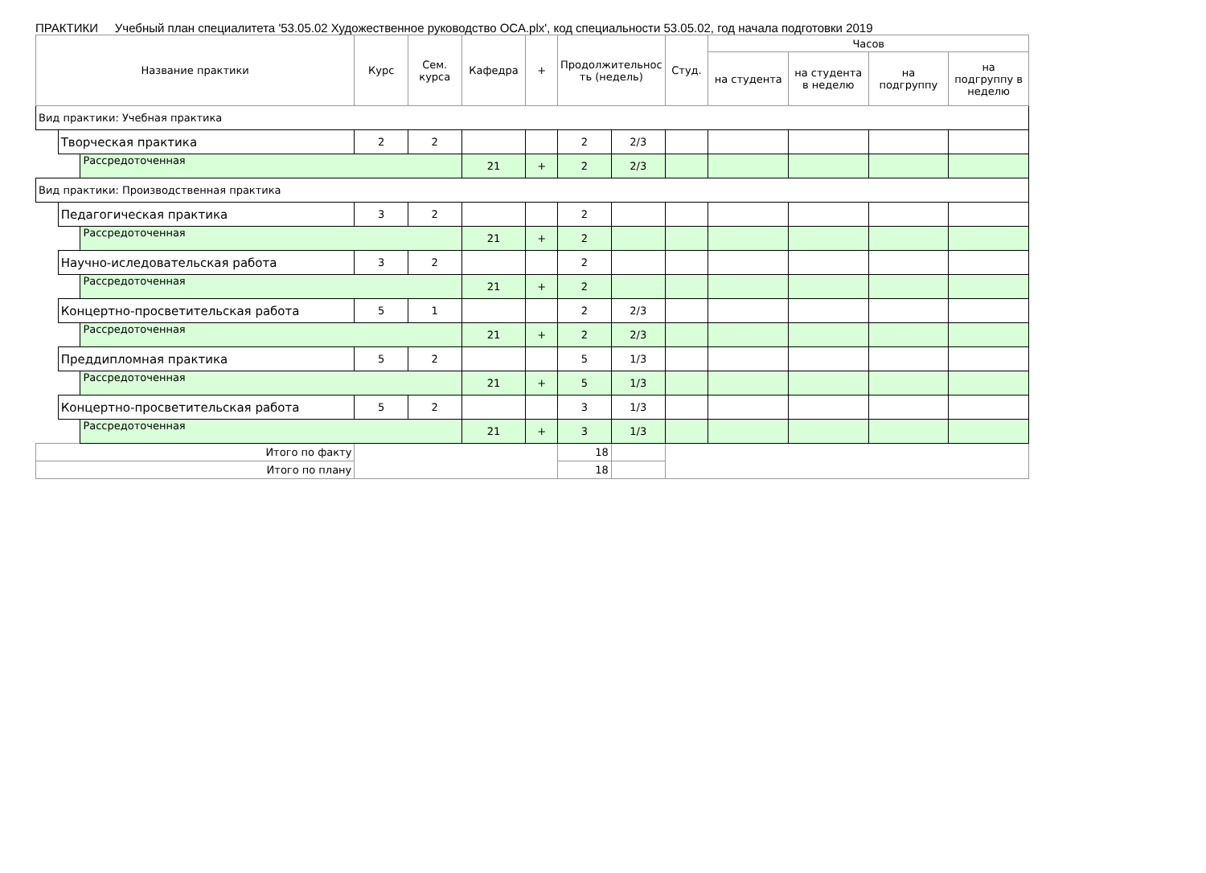ПРАКТИКИ Учебный план специалитета '53.05.02 Художественное руководство ОСА.plx', код специальности 53.05.02, год начала подготовки 2019
| Название практики | | | Курс | Сем. курса | Кафедра | + | Продолжительнос ть (недель) | | Студ. | Часов | | | |
| --- | --- | --- | --- | --- | --- | --- | --- | --- | --- | --- | --- | --- | --- |
| | | | | | | | | | | на студента | на студента в неделю | на подгруппу | на подгруппу в неделю |
| Вид практики: Учебная практика | | | | | | | | | | | | | |
| | Творческая практика | | 2 | 2 | | | 2 | 2/3 | | | | | |
| | | Рассредоточенная | | | 21 | + | 2 | 2/3 | | | | | |
| Вид практики: Производственная практика | | | | | | | | | | | | | |
| | Педагогическая практика | | 3 | 2 | | | 2 | | | | | | |
| | | Рассредоточенная | | | 21 | + | 2 | | | | | | |
| | Научно-иследовательская работа | | 3 | 2 | | | 2 | | | | | | |
| | | Рассредоточенная | | | 21 | + | 2 | | | | | | |
| | Концертно-просветительская работа | | 5 | 1 | | | 2 | 2/3 | | | | | |
| | | Рассредоточенная | | | 21 | + | 2 | 2/3 | | | | | |
| | Преддипломная практика | | 5 | 2 | | | 5 | 1/3 | | | | | |
| | | Рассредоточенная | | | 21 | + | 5 | 1/3 | | | | | |
| | Концертно-просветительская работа | | 5 | 2 | | | 3 | 1/3 | | | | | |
| | | Рассредоточенная | | | 21 | + | 3 | 1/3 | | | | | |
| Итого по факту | | | | | | | 18 | | | | | | |
| Итого по плану | | | | | | | 18 | | | | | | |